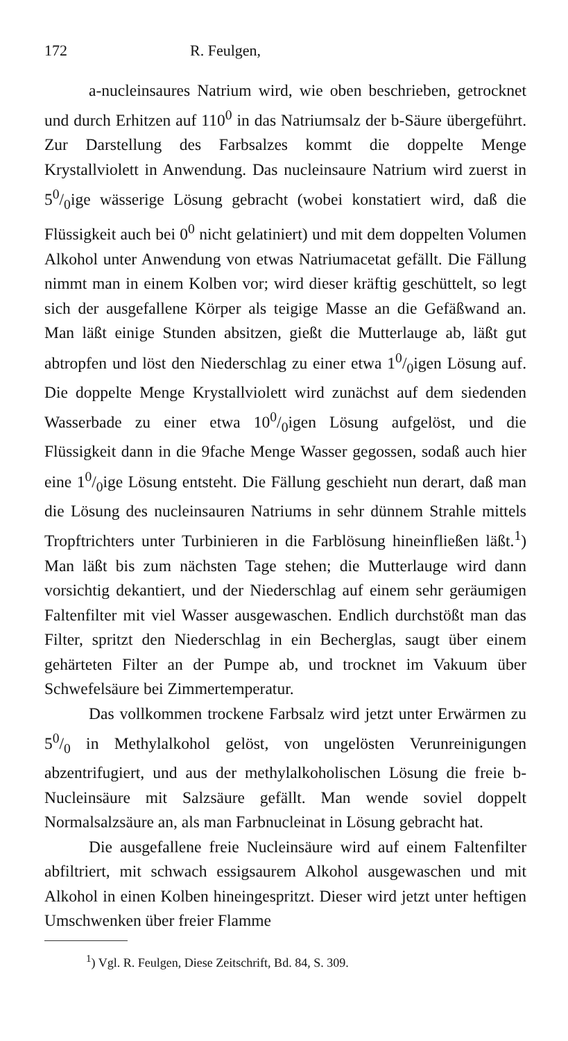172 R. Feulgen,
a-nucleinsaures Natrium wird, wie oben beschrieben, getrocknet und durch Erhitzen auf 110<sup>0</sup> in das Natriumsalz der b-Säure übergeführt. Zur Darstellung des Farbsalzes kommt die doppelte Menge Krystallviolett in Anwendung. Das nucleinsaure Natrium wird zuerst in 50/0ige wässerige Lösung gebracht (wobei konstatiert wird, daß die Flüssigkeit auch bei 0<sup>0</sup> nicht gelatiniert) und mit dem doppelten Volumen Alkohol unter Anwendung von etwas Natriumacetat gefällt. Die Fällung nimmt man in einem Kolben vor; wird dieser kräftig geschüttelt, so legt sich der ausgefallene Körper als teigige Masse an die Gefäßwand an. Man läßt einige Stunden absitzen, gießt die Mutterlauge ab, läßt gut abtropfen und löst den Niederschlag zu einer etwa 10/0igen Lösung auf. Die doppelte Menge Krystallviolett wird zunächst auf dem siedenden Wasserbade zu einer etwa 100/0igen Lösung aufgelöst, und die Flüssigkeit dann in die 9fache Menge Wasser gegossen, sodaß auch hier eine 10/0ige Lösung entsteht. Die Fällung geschieht nun derart, daß man die Lösung des nucleinsauren Natriums in sehr dünnem Strahle mittels Tropftrichters unter Turbinieren in die Farblösung hineinfließen läßt.<sup>1</sup>) Man läßt bis zum nächsten Tage stehen; die Mutterlauge wird dann vorsichtig dekantiert, und der Niederschlag auf einem sehr geräumigen Faltenfilter mit viel Wasser ausgewaschen. Endlich durchstößt man das Filter, spritzt den Niederschlag in ein Becherglas, saugt über einem gehärteten Filter an der Pumpe ab, und trocknet im Vakuum über Schwefelsäure bei Zimmertemperatur.
Das vollkommen trockene Farbsalz wird jetzt unter Erwärmen zu 50/0 in Methylalkohol gelöst, von ungelösten Verunreinigungen abzentrifugiert, und aus der methylalkoholischen Lösung die freie b-Nucleinsäure mit Salzsäure gefällt. Man wende soviel doppelt Normalsalzsäure an, als man Farbnucleinat in Lösung gebracht hat.
Die ausgefallene freie Nucleinsäure wird auf einem Faltenfilter abfiltriert, mit schwach essigsaurem Alkohol ausgewaschen und mit Alkohol in einen Kolben hineingespritzt. Dieser wird jetzt unter heftigen Umschwenken über freier Flamme
<sup>1</sup>) Vgl. R. Feulgen, Diese Zeitschrift, Bd. 84, S. 309.